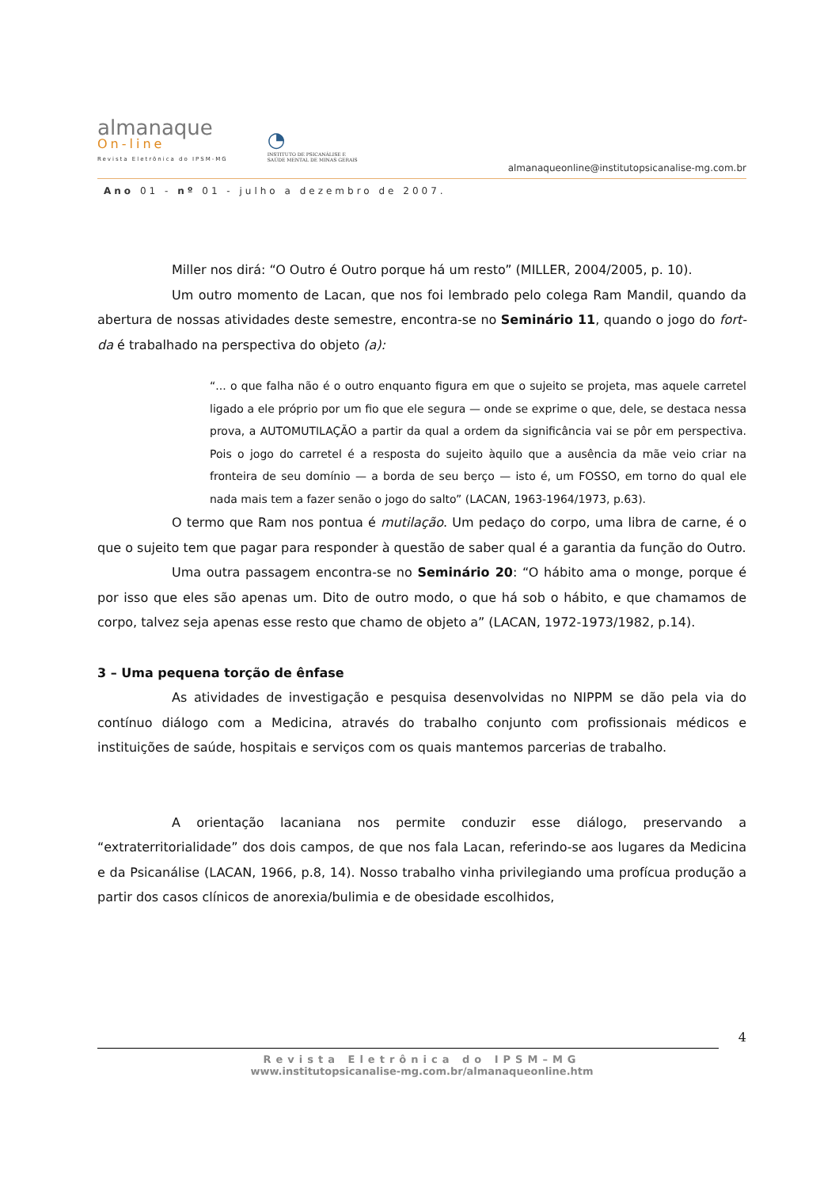almanaque
On-line
Revista Eletrônica do IPSM-MG
◔
INSTITUTO DE PSICANÁLISE E
SAÚDE MENTAL DE MINAS GERAIS
almanaqueonline@institutopsicanalise-mg.com.br
Ano 01 - nº 01 - julho a dezembro de 2007.
Miller nos dirá: “O Outro é Outro porque há um resto” (MILLER, 2004/2005, p. 10).
Um outro momento de Lacan, que nos foi lembrado pelo colega Ram Mandil, quando da abertura de nossas atividades deste semestre, encontra-se no Seminário 11, quando o jogo do fort-da é trabalhado na perspectiva do objeto (a):
“... o que falha não é o outro enquanto figura em que o sujeito se projeta, mas aquele carretel ligado a ele próprio por um fio que ele segura — onde se exprime o que, dele, se destaca nessa prova, a AUTOMUTILAÇÃO a partir da qual a ordem da significância vai se pôr em perspectiva. Pois o jogo do carretel é a resposta do sujeito àquilo que a ausência da mãe veio criar na fronteira de seu domínio — a borda de seu berço — isto é, um FOSSO, em torno do qual ele nada mais tem a fazer senão o jogo do salto” (LACAN, 1963-1964/1973, p.63).
O termo que Ram nos pontua é mutilação. Um pedaço do corpo, uma libra de carne, é o que o sujeito tem que pagar para responder à questão de saber qual é a garantia da função do Outro.
Uma outra passagem encontra-se no Seminário 20: “O hábito ama o monge, porque é por isso que eles são apenas um. Dito de outro modo, o que há sob o hábito, e que chamamos de corpo, talvez seja apenas esse resto que chamo de objeto a” (LACAN, 1972-1973/1982, p.14).
3 – Uma pequena torção de ênfase
As atividades de investigação e pesquisa desenvolvidas no NIPPM se dão pela via do contínuo diálogo com a Medicina, através do trabalho conjunto com profissionais médicos e instituições de saúde, hospitais e serviços com os quais mantemos parcerias de trabalho.
A orientação lacaniana nos permite conduzir esse diálogo, preservando a “extraterritorialidade” dos dois campos, de que nos fala Lacan, referindo-se aos lugares da Medicina e da Psicanálise (LACAN, 1966, p.8, 14). Nosso trabalho vinha privilegiando uma profícua produção a partir dos casos clínicos de anorexia/bulimia e de obesidade escolhidos,
4
Revista Eletrônica do IPSM–MG
www.institutopsicanalise-mg.com.br/almanaqueonline.htm